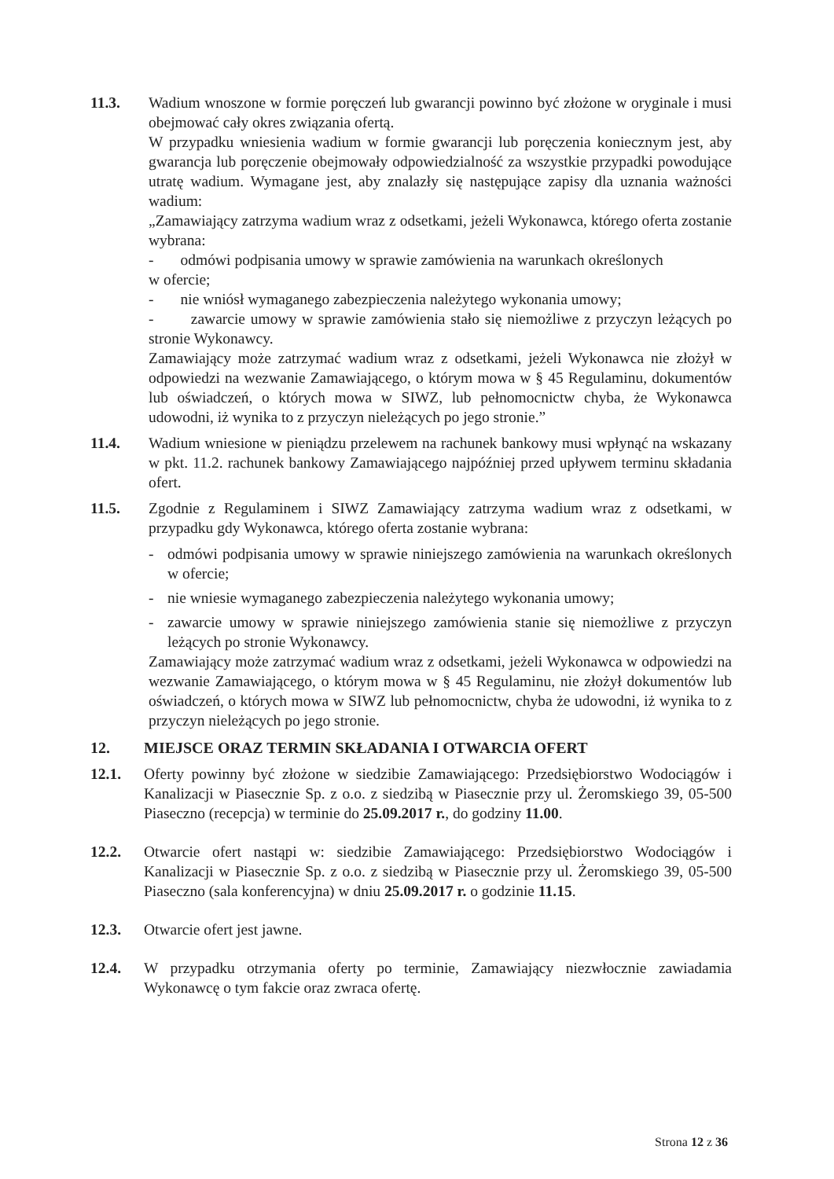11.3. Wadium wnoszone w formie poręczeń lub gwarancji powinno być złożone w oryginale i musi obejmować cały okres związania ofertą.
W przypadku wniesienia wadium w formie gwarancji lub poręczenia koniecznym jest, aby gwarancja lub poręczenie obejmowały odpowiedzialność za wszystkie przypadki powodujące utratę wadium. Wymagane jest, aby znalazły się następujące zapisy dla uznania ważności wadium:
„Zamawiający zatrzyma wadium wraz z odsetkami, jeżeli Wykonawca, którego oferta zostanie wybrana:
- odmówi podpisania umowy w sprawie zamówienia na warunkach określonych
w ofercie;
- nie wniósł wymaganego zabezpieczenia należytego wykonania umowy;
- zawarcie umowy w sprawie zamówienia stało się niemożliwe z przyczyn leżących po stronie Wykonawcy.
Zamawiający może zatrzymać wadium wraz z odsetkami, jeżeli Wykonawca nie złożył w odpowiedzi na wezwanie Zamawiającego, o którym mowa w § 45 Regulaminu, dokumentów lub oświadczeń, o których mowa w SIWZ, lub pełnomocnictw chyba, że Wykonawca udowodni, iż wynika to z przyczyn nieleżących po jego stronie.”
11.4. Wadium wniesione w pieniądzu przelewem na rachunek bankowy musi wpłynąć na wskazany w pkt. 11.2. rachunek bankowy Zamawiającego najpóźniej przed upływem terminu składania ofert.
11.5. Zgodnie z Regulaminem i SIWZ Zamawiający zatrzyma wadium wraz z odsetkami, w przypadku gdy Wykonawca, którego oferta zostanie wybrana:
- odmówi podpisania umowy w sprawie niniejszego zamówienia na warunkach określonych w ofercie;
- nie wniesie wymaganego zabezpieczenia należytego wykonania umowy;
- zawarcie umowy w sprawie niniejszego zamówienia stanie się niemożliwe z przyczyn leżących po stronie Wykonawcy.
Zamawiający może zatrzymać wadium wraz z odsetkami, jeżeli Wykonawca w odpowiedzi na wezwanie Zamawiającego, o którym mowa w § 45 Regulaminu, nie złożył dokumentów lub oświadczeń, o których mowa w SIWZ lub pełnomocnictw, chyba że udowodni, iż wynika to z przyczyn nieleżących po jego stronie.
12. MIEJSCE ORAZ TERMIN SKŁADANIA I OTWARCIA OFERT
12.1. Oferty powinny być złożone w siedzibie Zamawiającego: Przedsiębiorstwo Wodociągów i Kanalizacji w Piasecznie Sp. z o.o. z siedzibą w Piasecznie przy ul. Żeromskiego 39, 05-500 Piaseczno (recepcja) w terminie do 25.09.2017 r., do godziny 11.00.
12.2. Otwarcie ofert nastąpi w: siedzibie Zamawiającego: Przedsiębiorstwo Wodociągów i Kanalizacji w Piasecznie Sp. z o.o. z siedzibą w Piasecznie przy ul. Żeromskiego 39, 05-500 Piaseczno (sala konferencyjna) w dniu 25.09.2017 r. o godzinie 11.15.
12.3. Otwarcie ofert jest jawne.
12.4. W przypadku otrzymania oferty po terminie, Zamawiający niezwłocznie zawiadamia Wykonawcę o tym fakcie oraz zwraca ofertę.
Strona 12 z 36